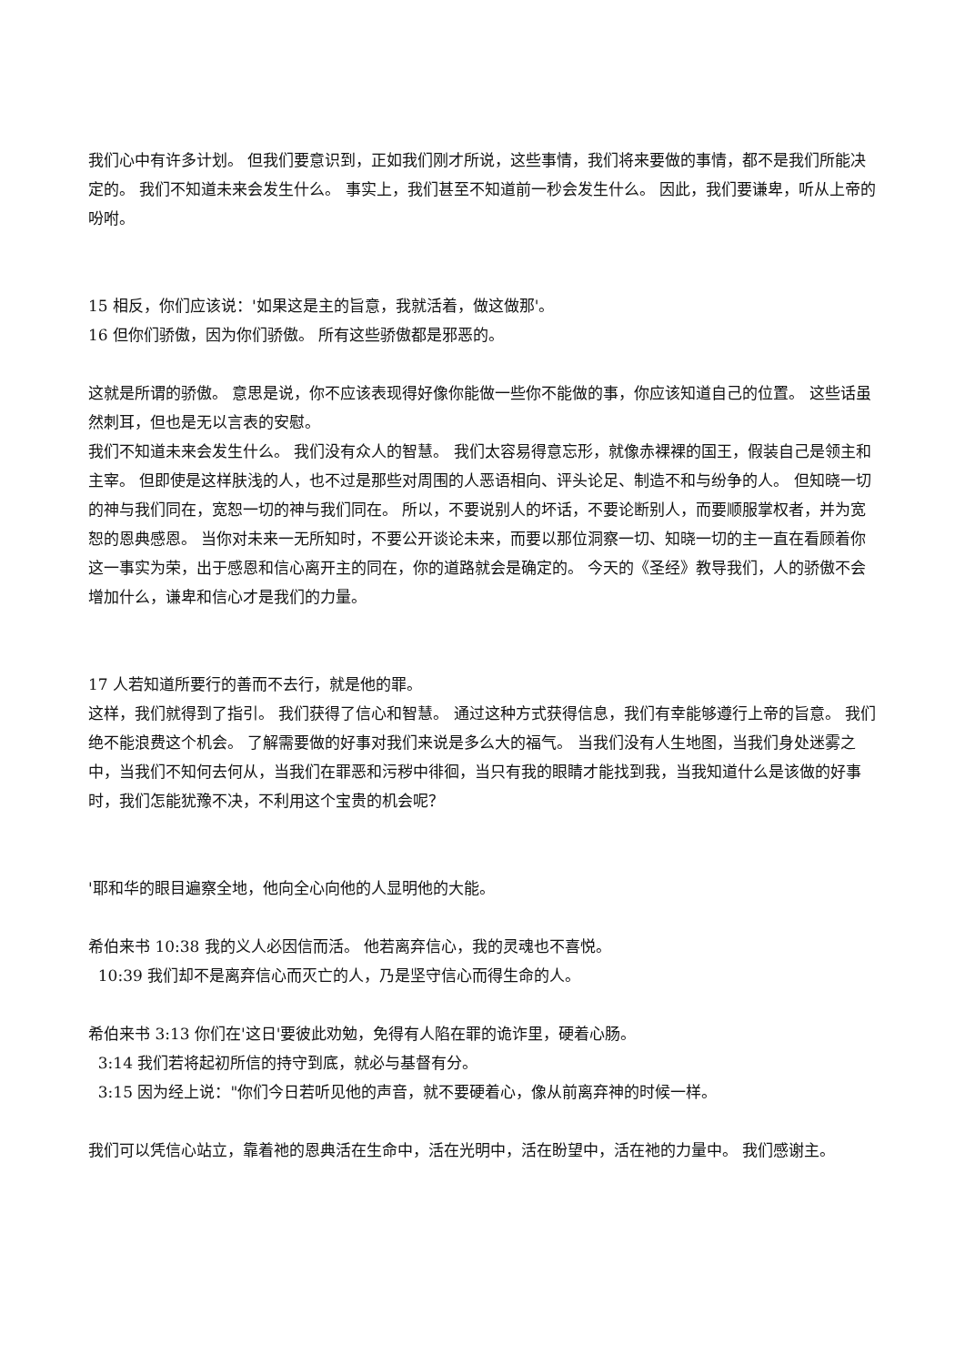我们心中有许多计划。 但我们要意识到，正如我们刚才所说，这些事情，我们将来要做的事情，都不是我们所能决定的。 我们不知道未来会发生什么。 事实上，我们甚至不知道前一秒会发生什么。 因此，我们要谦卑，听从上帝的吩咐。
15 相反，你们应该说：'如果这是主的旨意，我就活着，做这做那'。
16 但你们骄傲，因为你们骄傲。 所有这些骄傲都是邪恶的。
这就是所谓的骄傲。 意思是说，你不应该表现得好像你能做一些你不能做的事，你应该知道自己的位置。 这些话虽然刺耳，但也是无以言表的安慰。
我们不知道未来会发生什么。 我们没有众人的智慧。 我们太容易得意忘形，就像赤裸裸的国王，假装自己是领主和主宰。 但即使是这样肤浅的人，也不过是那些对周围的人恶语相向、评头论足、制造不和与纷争的人。 但知晓一切的神与我们同在，宽恕一切的神与我们同在。 所以，不要说别人的坏话，不要论断别人，而要顺服掌权者，并为宽恕的恩典感恩。 当你对未来一无所知时，不要公开谈论未来，而要以那位洞察一切、知晓一切的主一直在看顾着你这一事实为荣，出于感恩和信心离开主的同在，你的道路就会是确定的。 今天的《圣经》教导我们，人的骄傲不会增加什么，谦卑和信心才是我们的力量。
17 人若知道所要行的善而不去行，就是他的罪。
这样，我们就得到了指引。 我们获得了信心和智慧。 通过这种方式获得信息，我们有幸能够遵行上帝的旨意。 我们绝不能浪费这个机会。 了解需要做的好事对我们来说是多么大的福气。 当我们没有人生地图，当我们身处迷雾之中，当我们不知何去何从，当我们在罪恶和污秽中徘徊，当只有我的眼睛才能找到我，当我知道什么是该做的好事时，我们怎能犹豫不决，不利用这个宝贵的机会呢？
'耶和华的眼目遍察全地，他向全心向他的人显明他的大能。
希伯来书 10:38 我的义人必因信而活。 他若离弃信心，我的灵魂也不喜悦。
10:39 我们却不是离弃信心而灭亡的人，乃是坚守信心而得生命的人。
希伯来书 3:13 你们在'这日'要彼此劝勉，免得有人陷在罪的诡诈里，硬着心肠。
3:14 我们若将起初所信的持守到底，就必与基督有分。
3:15 因为经上说："你们今日若听见他的声音，就不要硬着心，像从前离弃神的时候一样。
我们可以凭信心站立，靠着祂的恩典活在生命中，活在光明中，活在盼望中，活在祂的力量中。 我们感谢主。